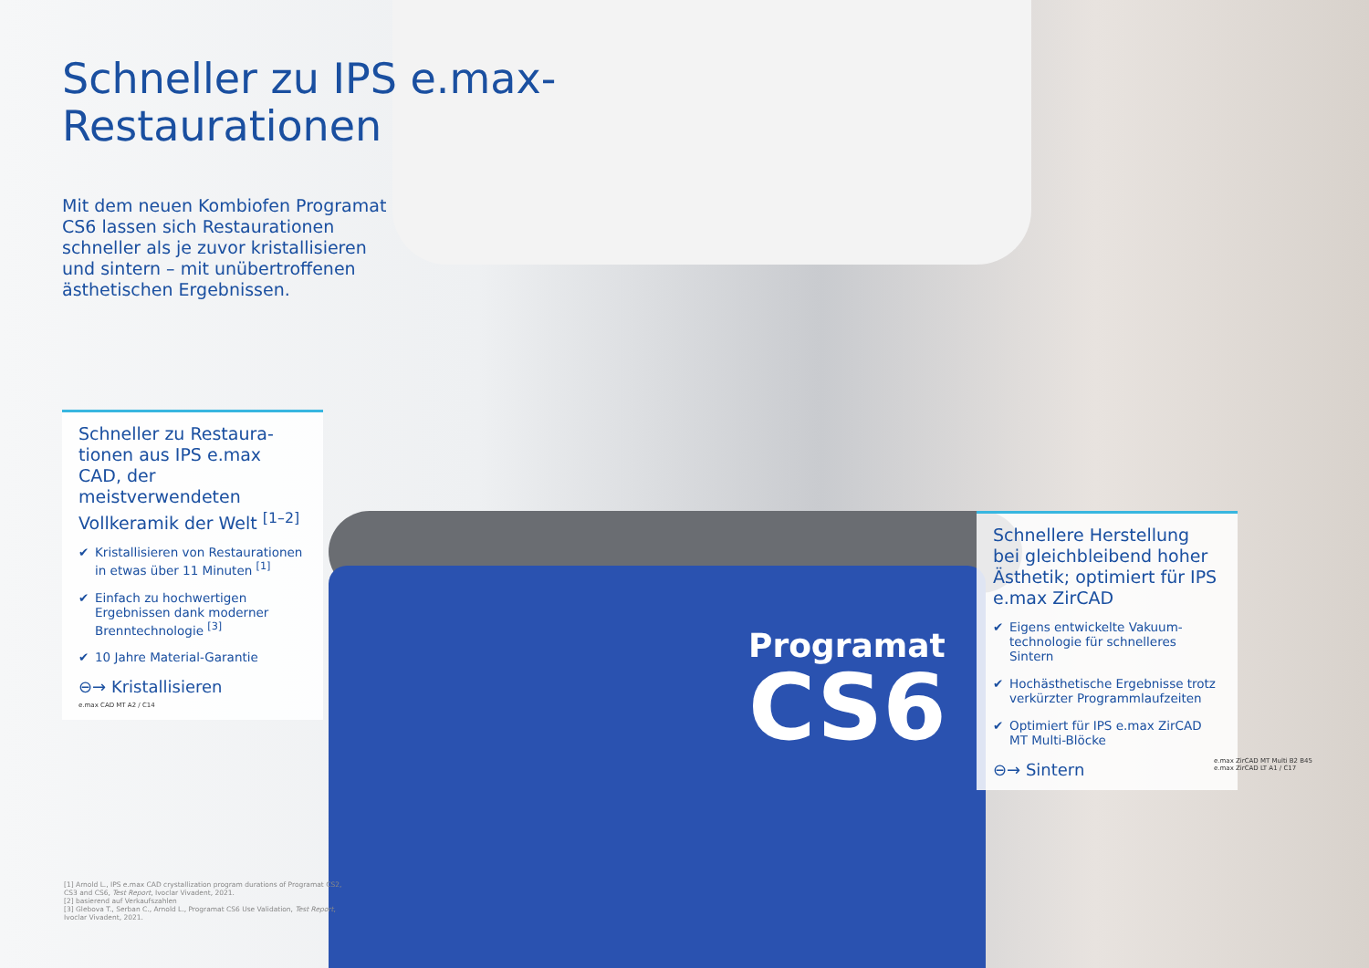Programat
CS6
Schneller zu IPS e.max-
Restaurationen
Mit dem neuen Kombiofen Programat CS6 lassen sich Restaurationen schneller als je zuvor kristallisieren und sintern – mit unübertroffenen ästhetischen Ergebnissen.
Schneller zu Restaura-tionen aus IPS e.max CAD, der meistverwendeten Vollkeramik der Welt <sup>[1–2]</sup>
✔ Kristallisieren von Restaurationen in etwas über 11 Minuten <sup>[1]</sup>
✔ Einfach zu hochwertigen Ergebnissen dank moderner Brenntechnologie <sup>[3]</sup>
✔ 10 Jahre Material-Garantie
⊖→ Kristallisieren
e.max CAD MT A2 / C14
Schnellere Herstellung bei gleichbleibend hoher Ästhetik; optimiert für IPS e.max ZirCAD
✔ Eigens entwickelte Vakuum-technologie für schnelleres Sintern
✔ Hochästhetische Ergebnisse trotz verkürzter Programmlaufzeiten
✔ Optimiert für IPS e.max ZirCAD MT Multi-Blöcke
⊖→ Sintern
e.max ZirCAD MT Multi B2 B45
e.max ZirCAD LT A1 / C17
[1] Arnold L., IPS e.max CAD crystallization program durations of Programat CS2, CS3 and CS6, Test Report, Ivoclar Vivadent, 2021.
[2] basierend auf Verkaufszahlen
[3] Glebova T., Serban C., Arnold L., Programat CS6 Use Validation, Test Report, Ivoclar Vivadent, 2021.